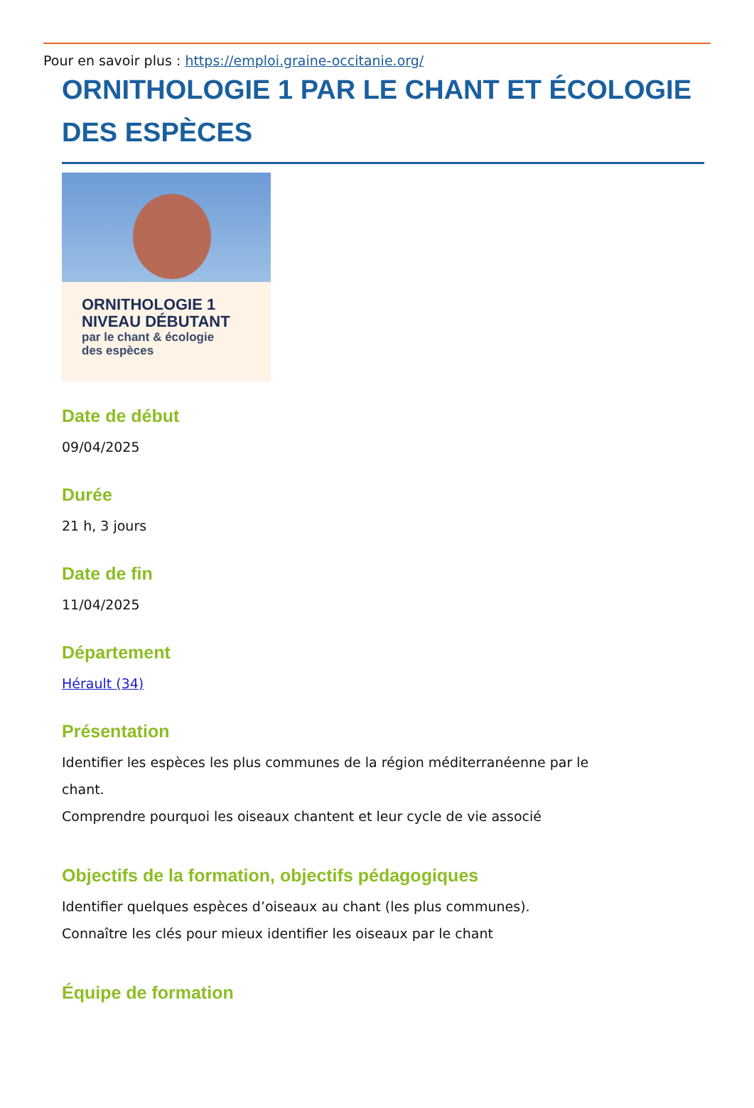Pour en savoir plus : https://emploi.graine-occitanie.org/
ORNITHOLOGIE 1 PAR LE CHANT ET ÉCOLOGIE DES ESPÈCES
ORNITHOLOGIE 1
NIVEAU DÉBUTANT
par le chant & écologie
des espèces
Date de début
09/04/2025
Durée
21 h, 3 jours
Date de fin
11/04/2025
Département
Hérault (34)
Présentation
Identifier les espèces les plus communes de la région méditerranéenne par le
chant.
Comprendre pourquoi les oiseaux chantent et leur cycle de vie associé
Objectifs de la formation, objectifs pédagogiques
Identifier quelques espèces d’oiseaux au chant (les plus communes).
Connaître les clés pour mieux identifier les oiseaux par le chant
Équipe de formation